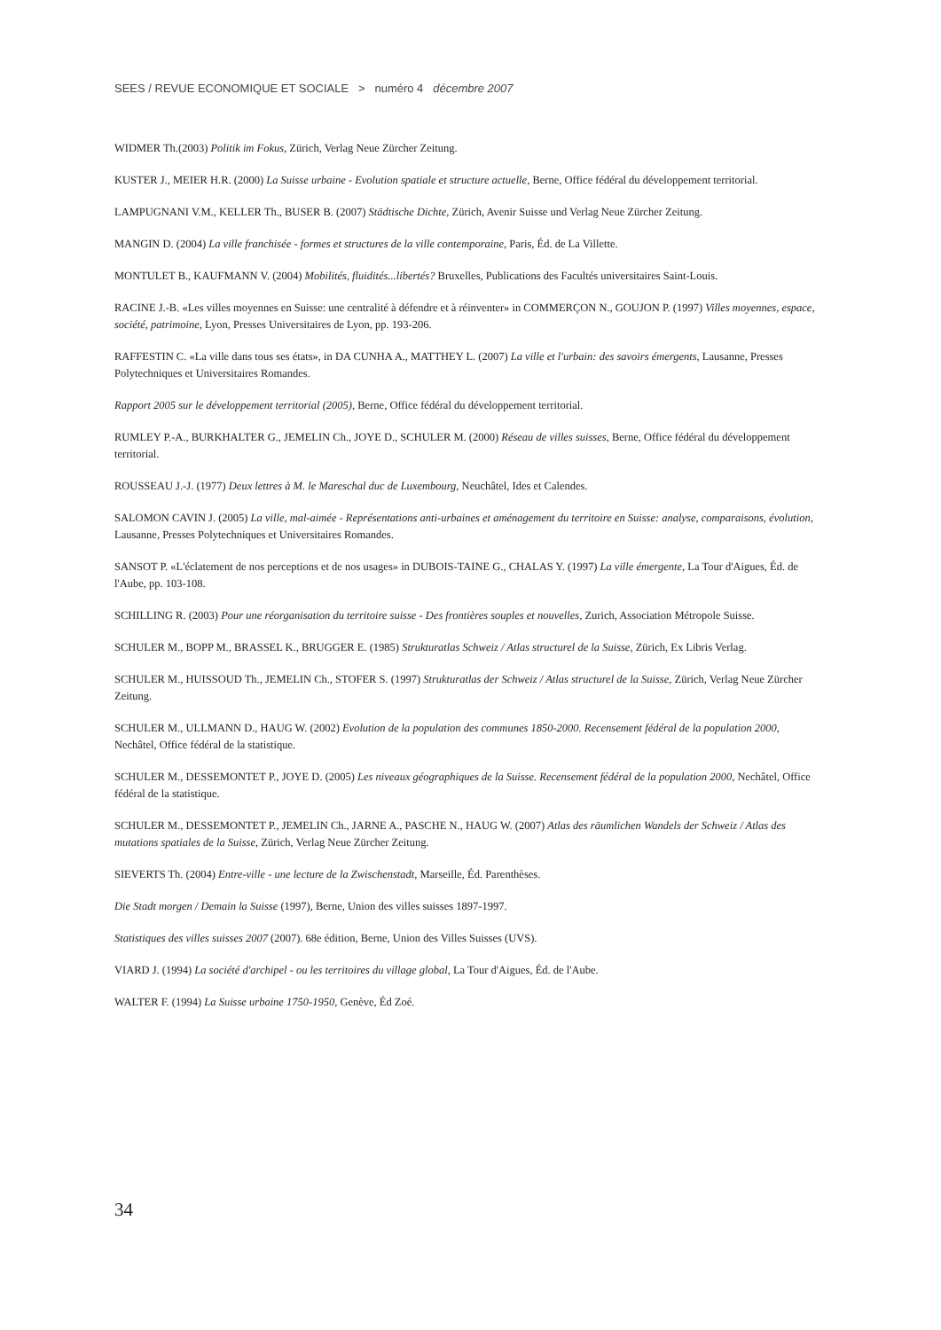SEES / REVUE ECONOMIQUE ET SOCIALE > numéro 4 décembre 2007
WIDMER Th.(2003) Politik im Fokus, Zürich, Verlag Neue Zürcher Zeitung.
KUSTER J., MEIER H.R. (2000) La Suisse urbaine - Evolution spatiale et structure actuelle, Berne, Office fédéral du développement territorial.
LAMPUGNANI V.M., KELLER Th., BUSER B. (2007) Städtische Dichte, Zürich, Avenir Suisse und Verlag Neue Zürcher Zeitung.
MANGIN D. (2004) La ville franchisée - formes et structures de la ville contemporaine, Paris, Éd. de La Villette.
MONTULET B., KAUFMANN V. (2004) Mobilités, fluidités...libertés? Bruxelles, Publications des Facultés universitaires Saint-Louis.
RACINE J.-B. «Les villes moyennes en Suisse: une centralité à défendre et à réinventer» in COMMERÇON N., GOUJON P. (1997) Villes moyennes, espace, société, patrimoine, Lyon, Presses Universitaires de Lyon, pp. 193-206.
RAFFESTIN C. «La ville dans tous ses états», in DA CUNHA A., MATTHEY L. (2007) La ville et l'urbain: des savoirs émergents, Lausanne, Presses Polytechniques et Universitaires Romandes.
Rapport 2005 sur le développement territorial (2005), Berne, Office fédéral du développement territorial.
RUMLEY P.-A., BURKHALTER G., JEMELIN Ch., JOYE D., SCHULER M. (2000) Réseau de villes suisses, Berne, Office fédéral du développement territorial.
ROUSSEAU J.-J. (1977) Deux lettres à M. le Mareschal duc de Luxembourg, Neuchâtel, Ides et Calendes.
SALOMON CAVIN J. (2005) La ville, mal-aimée - Représentations anti-urbaines et aménagement du territoire en Suisse: analyse, comparaisons, évolution, Lausanne, Presses Polytechniques et Universitaires Romandes.
SANSOT P. «L'éclatement de nos perceptions et de nos usages» in DUBOIS-TAINE G., CHALAS Y. (1997) La ville émergente, La Tour d'Aigues, Éd. de l'Aube, pp. 103-108.
SCHILLING R. (2003) Pour une réorganisation du territoire suisse - Des frontières souples et nouvelles, Zurich, Association Métropole Suisse.
SCHULER M., BOPP M., BRASSEL K., BRUGGER E. (1985) Strukturatlas Schweiz / Atlas structurel de la Suisse, Zürich, Ex Libris Verlag.
SCHULER M., HUISSOUD Th., JEMELIN Ch., STOFER S. (1997) Strukturatlas der Schweiz / Atlas structurel de la Suisse, Zürich, Verlag Neue Zürcher Zeitung.
SCHULER M., ULLMANN D., HAUG W. (2002) Evolution de la population des communes 1850-2000. Recensement fédéral de la population 2000, Nechâtel, Office fédéral de la statistique.
SCHULER M., DESSEMONTET P., JOYE D. (2005) Les niveaux géographiques de la Suisse. Recensement fédéral de la population 2000, Nechâtel, Office fédéral de la statistique.
SCHULER M., DESSEMONTET P., JEMELIN Ch., JARNE A., PASCHE N., HAUG W. (2007) Atlas des räumlichen Wandels der Schweiz / Atlas des mutations spatiales de la Suisse, Zürich, Verlag Neue Zürcher Zeitung.
SIEVERTS Th. (2004) Entre-ville - une lecture de la Zwischenstadt, Marseille, Éd. Parenthèses.
Die Stadt morgen / Demain la Suisse (1997), Berne, Union des villes suisses 1897-1997.
Statistiques des villes suisses 2007 (2007). 68e édition, Berne, Union des Villes Suisses (UVS).
VIARD J. (1994) La société d'archipel - ou les territoires du village global, La Tour d'Aigues, Éd. de l'Aube.
WALTER F. (1994) La Suisse urbaine 1750-1950, Genève, Éd Zoé.
34